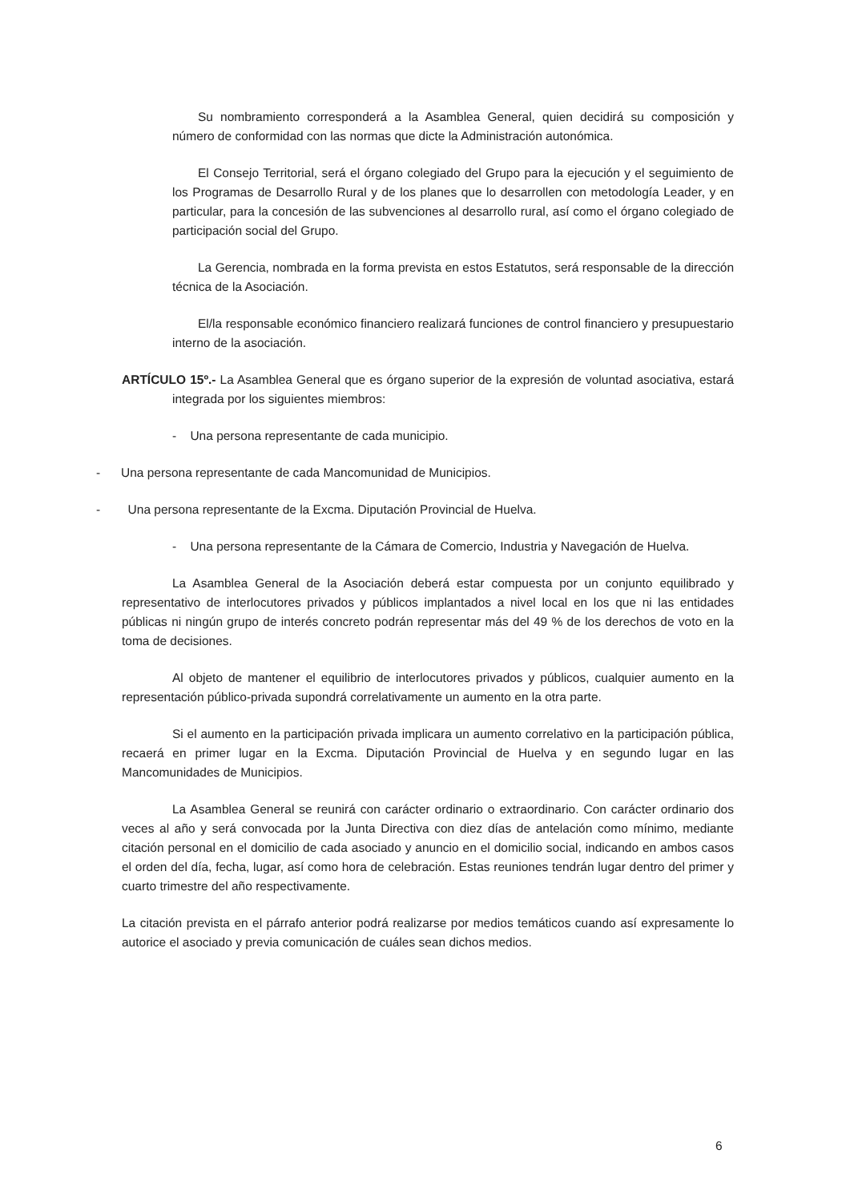Su nombramiento corresponderá a la Asamblea General, quien decidirá su composición y número de conformidad con las normas que dicte la Administración autonómica.
El Consejo Territorial, será el órgano colegiado del Grupo para la ejecución y el seguimiento de los Programas de Desarrollo Rural y de los planes que lo desarrollen con metodología Leader, y en particular, para la concesión de las subvenciones al desarrollo rural, así como el órgano colegiado de participación social del Grupo.
La Gerencia, nombrada en la forma prevista en estos Estatutos, será responsable de la dirección técnica de la Asociación.
El/la responsable económico financiero realizará funciones de control financiero y presupuestario interno de la asociación.
ARTÍCULO 15º.- La Asamblea General que es órgano superior de la expresión de voluntad asociativa, estará integrada por los siguientes miembros:
- Una persona representante de cada municipio.
- Una persona representante de cada Mancomunidad de Municipios.
- Una persona representante de la Excma. Diputación Provincial de Huelva.
- Una persona representante de la Cámara de Comercio, Industria y Navegación de Huelva.
La Asamblea General de la Asociación deberá estar compuesta por un conjunto equilibrado y representativo de interlocutores privados y públicos implantados a nivel local en los que ni las entidades públicas ni ningún grupo de interés concreto podrán representar más del 49 % de los derechos de voto en la toma de decisiones.
Al objeto de mantener el equilibrio de interlocutores privados y públicos, cualquier aumento en la representación público-privada supondrá correlativamente un aumento en la otra parte.
Si el aumento en la participación privada implicara un aumento correlativo en la participación pública, recaerá en primer lugar en la Excma. Diputación Provincial de Huelva y en segundo lugar en las Mancomunidades de Municipios.
La Asamblea General se reunirá con carácter ordinario o extraordinario. Con carácter ordinario dos veces al año y será convocada por la Junta Directiva con diez días de antelación como mínimo, mediante citación personal en el domicilio de cada asociado y anuncio en el domicilio social, indicando en ambos casos el orden del día, fecha, lugar, así como hora de celebración. Estas reuniones tendrán lugar dentro del primer y cuarto trimestre del año respectivamente.
La citación prevista en el párrafo anterior podrá realizarse por medios temáticos cuando así expresamente lo autorice el asociado y previa comunicación de cuáles sean dichos medios.
6